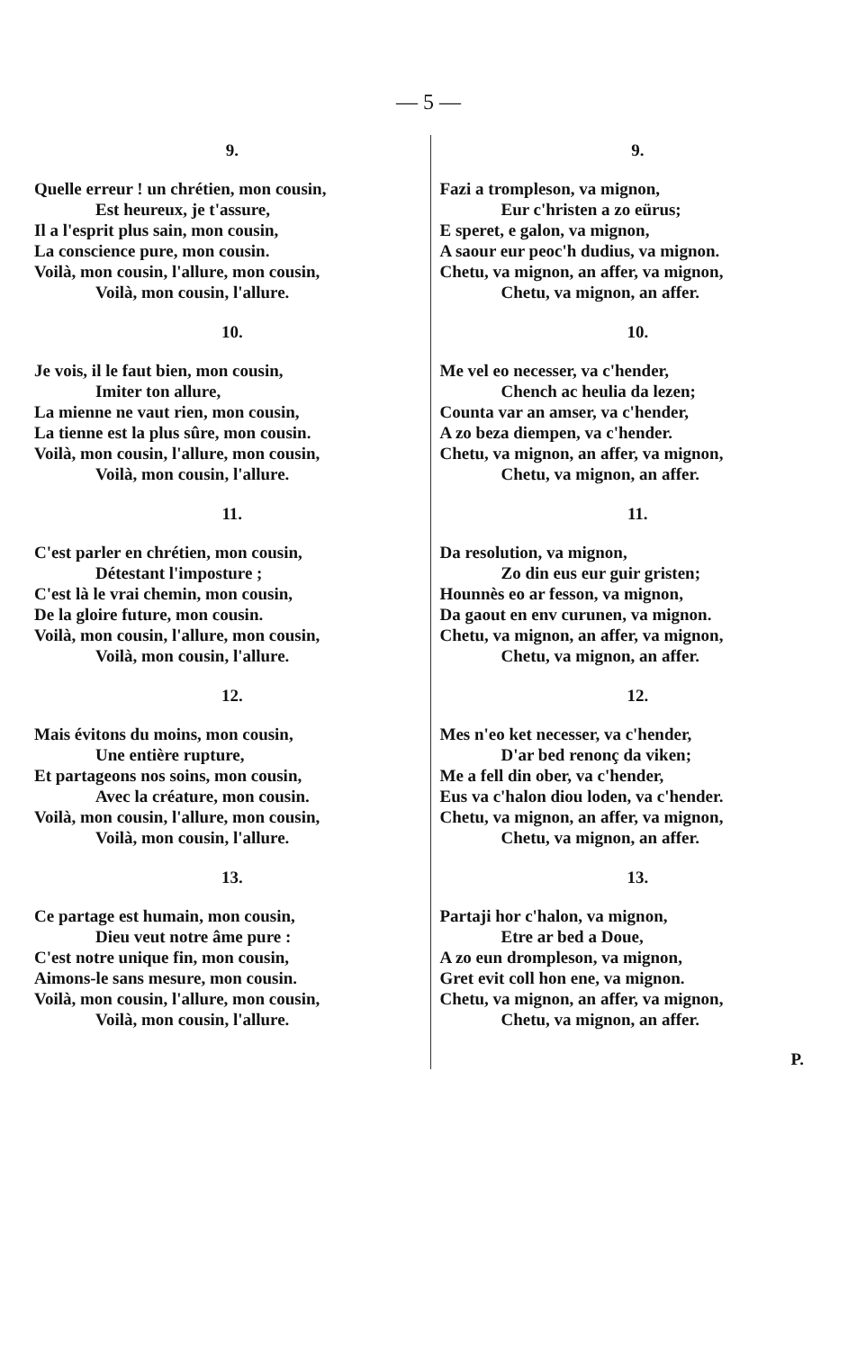— 5 —
9.
Quelle erreur ! un chrétien, mon cousin,
Est heureux, je t'assure,
Il a l'esprit plus sain, mon cousin,
La conscience pure, mon cousin.
Voilà, mon cousin, l'allure, mon cousin,
Voilà, mon cousin, l'allure.
10.
Je vois, il le faut bien, mon cousin,
Imiter ton allure,
La mienne ne vaut rien, mon cousin,
La tienne est la plus sûre, mon cousin.
Voilà, mon cousin, l'allure, mon cousin,
Voilà, mon cousin, l'allure.
11.
C'est parler en chrétien, mon cousin,
Détestant l'imposture ;
C'est là le vrai chemin, mon cousin,
De la gloire future, mon cousin.
Voilà, mon cousin, l'allure, mon cousin,
Voilà, mon cousin, l'allure.
12.
Mais évitons du moins, mon cousin,
Une entière rupture,
Et partageons nos soins, mon cousin,
Avec la créature, mon cousin.
Voilà, mon cousin, l'allure, mon cousin,
Voilà, mon cousin, l'allure.
13.
Ce partage est humain, mon cousin,
Dieu veut notre âme pure :
C'est notre unique fin, mon cousin,
Aimons-le sans mesure, mon cousin.
Voilà, mon cousin, l'allure, mon cousin,
Voilà, mon cousin, l'allure.
9.
Fazi a trompleson, va mignon,
Eur c'hristen a zo eürus;
E speret, e galon, va mignon,
A saour eur peoc'h dudius, va mignon.
Chetu, va mignon, an affer, va mignon,
Chetu, va mignon, an affer.
10.
Me vel eo necesser, va c'hender,
Chench ac heulia da lezen;
Counta var an amser, va c'hender,
A zo beza diempen, va c'hender.
Chetu, va mignon, an affer, va mignon,
Chetu, va mignon, an affer.
11.
Da resolution, va mignon,
Zo din eus eur guir gristen;
Hounnès eo ar fesson, va mignon,
Da gaout en env curunen, va mignon.
Chetu, va mignon, an affer, va mignon,
Chetu, va mignon, an affer.
12.
Mes n'eo ket necesser, va c'hender,
D'ar bed renonç da viken;
Me a fell din ober, va c'hender,
Eus va c'halon diou loden, va c'hender.
Chetu, va mignon, an affer, va mignon,
Chetu, va mignon, an affer.
13.
Partaji hor c'halon, va mignon,
Etre ar bed a Doue,
A zo eun drompleson, va mignon,
Gret evit coll hon ene, va mignon.
Chetu, va mignon, an affer, va mignon,
Chetu, va mignon, an affer.
P.